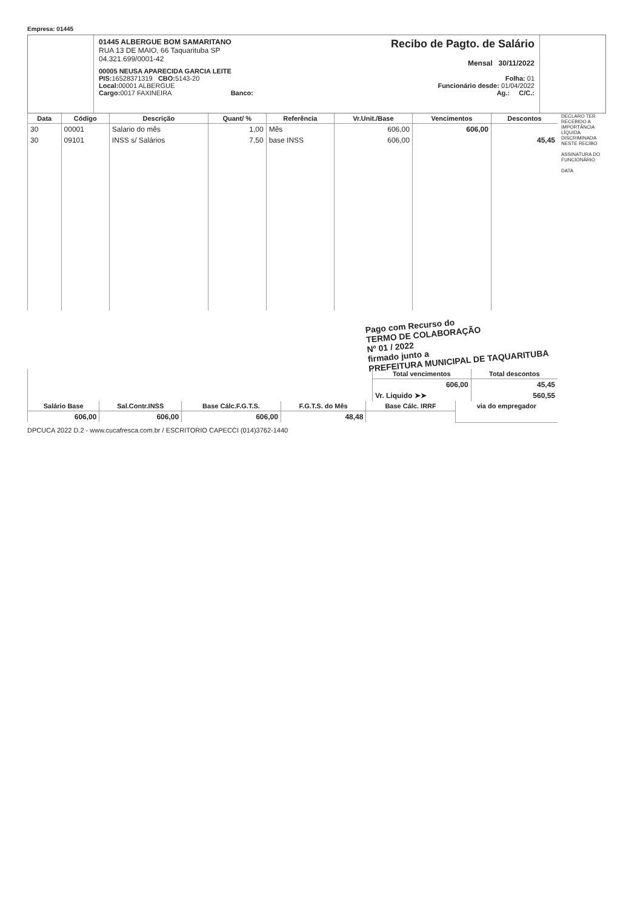Empresa: 01445
01445 ALBERGUE BOM SAMARITANO
RUA 13 DE MAIO, 66 Taquarituba SP
04.321.699/0001-42
Recibo de Pagto. de Salário
Mensal 30/11/2022
00005 NEUSA APARECIDA GARCIA LEITE
PIS: 16528371319 CBO: 5143-20
Local: 00001 ALBERGUE
Cargo: 0017 FAXINEIRA Banco:
Folha: 01
Funcionário desde: 01/04/2022
Ag.: C/C.:
| Data | Código | Descrição | Quant/ % | Referência | Vr.Unit./Base | Vencimentos | Descontos |
| --- | --- | --- | --- | --- | --- | --- | --- |
| 30 | 00001 | Salario do mês | 1,00 | Mês | 606,00 | 606,00 | |
| 30 | 09101 | INSS s/ Salários | 7,50 | base INSS | 606,00 | | 45,45 |
Pago com Recurso do
TERMO DE COLABORAÇÃO
Nº 01 / 2022
firmado junto a
PREFEITURA MUNICIPAL DE TAQUARITUBA
| | Total vencimentos | Total descontos |
| | 606,00 | 45,45 |
| | Vr. Liquido ➤➤ | 560,55 |
| Salário Base | Sal.Contr.INSS | Base Cálc.F.G.T.S. | F.G.T.S. do Mês | Base Cálc. IRRF | via do empregador |
| --- | --- | --- | --- | --- | --- |
| 606,00 | 606,00 | 606,00 | 48,48 | | |
DECLARO TER RECEBIDO A IMPORTÂNCIA LÍQUIDA DISCRIMINADA NESTE RECIBO
ASSINATURA DO FUNCIONÁRIO
DATA
DPCUCA 2022 D.2 - www.cucafresca.com.br / ESCRITORIO CAPECCI (014)3762-1440